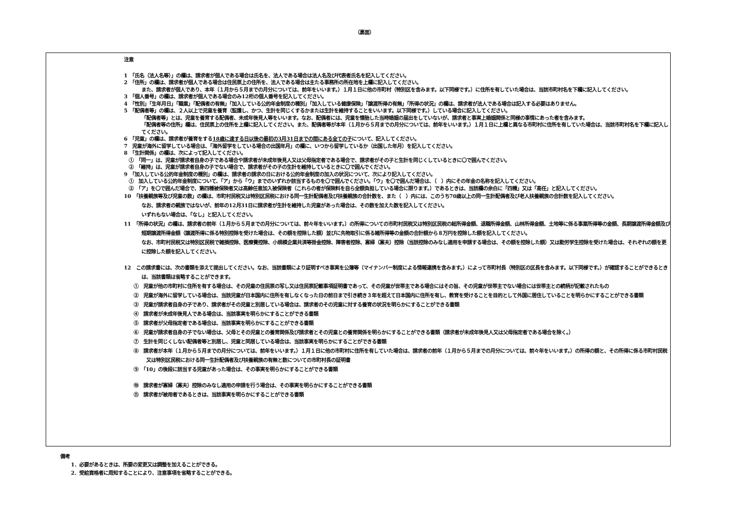（裏面）
注意
1　「氏名（法人名等）」の欄は、請求者が個人である場合は氏名を、法人である場合は法人名及び代表者氏名を記入してください。
2　「住所」の欄は、請求者が個人である場合は住民票上の住所を、法人である場合は主たる事務所の所在地を上欄に記入してください。
また、請求者が個人であり、本年（１月から５月までの月分については、前年をいいます。）１月１日に他の市町村（特別区を含みます。以下同様です。）に住所を有していた場合は、当該市町村名を下欄に記入してください。
3　「個人番号」の欄は、請求者が個人である場合のみ12桁の個人番号を記入してください。
4　「性別」「生年月日」「職業」「配偶者の有無」「加入している公的年金制度の種別」「加入している健康保険」「譲渡所得の有無」「所得の状況」の欄は、請求者が法人である場合は記入する必要はありません。
5　「配偶者等」の欄は、２人以上で児童を養育（監護し、かつ、生計を同じくするかまたは生計を維持することをいいます。以下同様です。）している場合に記入してください。
「配偶者等」とは、児童を養育する配偶者、未成年後見人等をいいます。なお、配偶者には、児童を懐胎した当時婚姻の届出をしていないが、請求者と事実上婚姻関係と同様の事情にあった者を含みます。
「配偶者等の住所」欄は、住民票上の住所を上欄に記入してください。また、配偶者等が本年（１月から５月までの月分については、前年をいいます。）１月１日に上欄と異なる市町村に住所を有していた場合は、当該市町村名を下欄に記入してください。
6　「児童」の欄は、請求者が養育をする18歳に達する日以後の最初の3月31日までの間にある全ての子について、記入してください。
7　児童が海外に留学している場合は、「海外留学をしている場合の出国年月」の欄に、いつから留学しているか（出国した年月）を記入してください。
8　「生計関係」の欄は、次によって記入してください。
①　「同一」は、児童が請求者自身の子である場合や請求者が未成年後見人又は父母指定者である場合で、請求者がその子と生計を同じくしているときに〇で囲んでください。
②　「維持」は、児童が請求者自身の子でない場合で、請求者がその子の生計を維持しているときに〇で囲んでください。
9　「加入している公的年金制度の種別」の欄は、請求者の請求の日における公的年金制度の加入の状況について、次により記入してください。
①　加入している公的年金制度について、「ア」から「ウ」までのいずれか該当するものを〇で囲んでください。「ウ」を〇で囲んだ場合は、（　）内にその年金の名称を記入してください。
②　「ア」を〇で囲んだ場合で、第四種被保険者又は高齢任意加入被保険者（これらの者が保険料を自ら全額負担している場合に限ります。）であるときは、当該欄の余白に「四種」又は「高任」と記入してください。
10　「扶養親族等及び児童の数」の欄は、市町村民税又は特別区民税における同一生計配偶者及び扶養親族の合計数を、また（　）内には、このうち70歳以上の同一生計配偶者及び老人扶養親族の合計数を記入してください。
なお、請求者の親族ではないが、前年の12月31日に請求者が生計を維持した児童があった場合は、その数を加えた数を記入してください。
いずれもない場合は、「なし」と記入してください。
11　「所得の状況」の欄は、請求者の前年（１月から５月までの月分については、前々年をいいます。）の所得についての市町村民税又は特別区民税の総所得金額、退職所得金額、山林所得金額、土地等に係る事業所得等の金額、長期譲渡所得金額及び短期譲渡所得金額（譲渡所得に係る特別控除を受けた場合は、その額を控除した額）並びに先物取引に係る雑所得等の金額の合計額から８万円を控除した額を記入してください。
なお、市町村民税又は特別区民税で雑損控除、医療費控除、小規模企業共済等掛金控除、障害者控除、寡婦（寡夫）控除（当該控除のみなし適用を申請する場合は、その額を控除した額）又は勤労学生控除を受けた場合は、それぞれの額を更に控除した額を記入してください。
12　この請求書には、次の書類を添えて提出してください。なお、当該書類により証明すべき事実を公簿等（マイナンバー制度による情報連携を含みます。）によって市町村長（特別区の区長を含みます。以下同様です。）が確認することができるときは、当該書類は省略することができます。
①　児童が他の市町村に住所を有する場合は、その児童の住民票の写し又は住民票記載事項証明書であって、その児童が世帯主である場合にはその旨、その児童が世帯主でない場合には世帯主との続柄が記載されたもの
②　児童が海外に留学している場合は、当該児童が日本国内に住所を有しなくなった日の前日まで引き続き３年を超えて日本国内に住所を有し、教育を受けることを目的として外国に居住していることを明らかにすることができる書類
③　児童が請求者自身の子であり、請求者がその児童と別居している場合は、請求者のその児童に対する養育の状況を明らかにすることができる書類
④　請求者が未成年後見人である場合は、当該事実を明らかにすることができる書類
⑤　請求者が父母指定者である場合は、当該事実を明らかにすることができる書類
⑥　児童が請求者自身の子でない場合は、父母とその児童との養育関係及び請求者とその児童との養育関係を明らかにすることができる書類（請求者が未成年後見人又は父母指定者である場合を除く。）
⑦　生計を同じくしない配偶者等と別居し、児童と同居している場合は、当該事実を明らかにすることができる書類
⑧　請求者が本年（１月から５月までの月分については、前年をいいます。）１月１日に他の市町村に住所を有していた場合は、請求者の前年（１月から５月までの月分については、前々年をいいます。）の所得の額と、その所得に係る市町村民税又は特別区民税における同一生計配偶者及び扶養親族の有無と数についての市町村長の証明書
⑨　「10」の後段に該当する児童があった場合は、その事実を明らかにすることができる書類
⑩　請求者が寡婦（寡夫）控除のみなし適用の申請を行う場合は、その事実を明らかにすることができる書類
⑪　請求者が被用者であるときは、当該事実を明らかにすることができる書類
備考
1．必要があるときは、所要の変更又は調整を加えることができる。
2．受給資格者に周知することにより、注意事項を省略することができる。